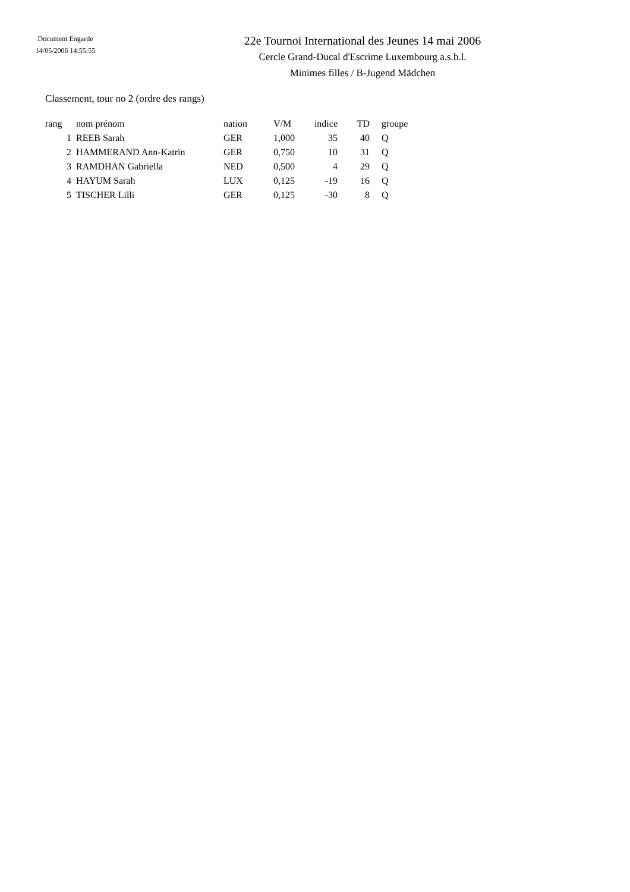Document Engarde
14/05/2006 14:55:55
22e Tournoi International des Jeunes 14 mai 2006
Cercle Grand-Ducal d'Escrime Luxembourg a.s.b.l.
Minimes filles / B-Jugend Mädchen
Classement, tour no 2 (ordre des rangs)
| rang | nom prénom | nation | V/M | indice | TD | groupe |
| --- | --- | --- | --- | --- | --- | --- |
| 1 | REEB Sarah | GER | 1,000 | 35 | 40 | Q |
| 2 | HAMMERAND Ann-Katrin | GER | 0,750 | 10 | 31 | Q |
| 3 | RAMDHAN Gabriella | NED | 0,500 | 4 | 29 | Q |
| 4 | HAYUM Sarah | LUX | 0,125 | -19 | 16 | Q |
| 5 | TISCHER Lilli | GER | 0,125 | -30 | 8 | Q |